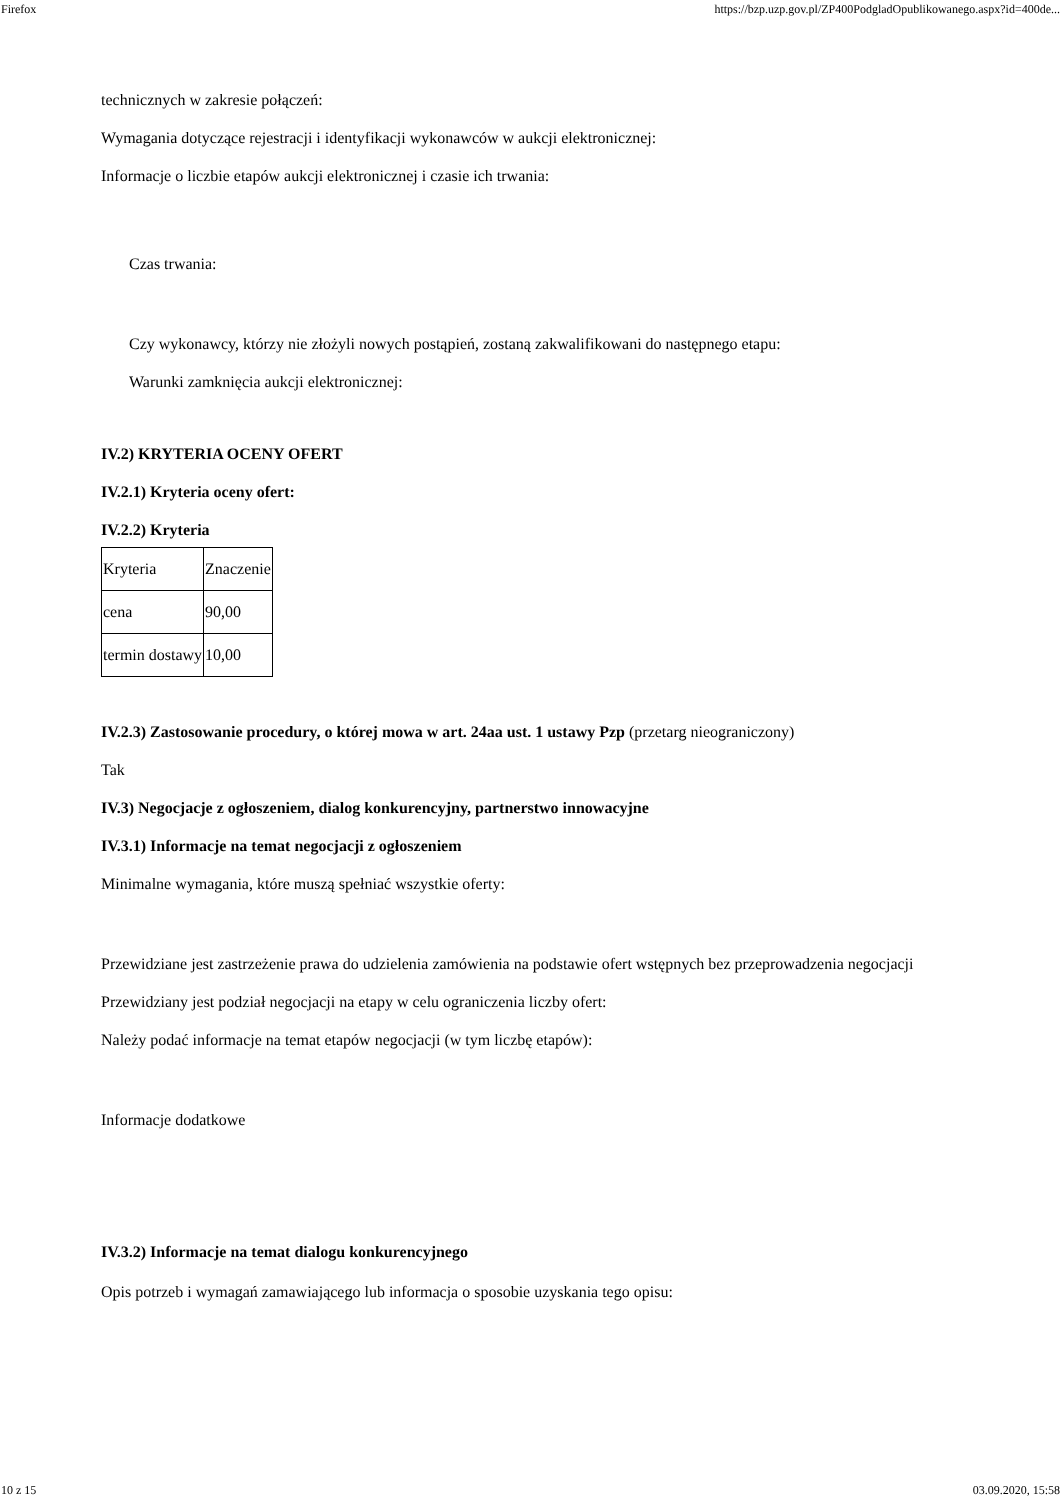Firefox https://bzp.uzp.gov.pl/ZP400PodgladOpublikowanego.aspx?id=400de...
technicznych w zakresie połączeń:
Wymagania dotyczące rejestracji i identyfikacji wykonawców w aukcji elektronicznej:
Informacje o liczbie etapów aukcji elektronicznej i czasie ich trwania:
Czas trwania:
Czy wykonawcy, którzy nie złożyli nowych postąpień, zostaną zakwalifikowani do następnego etapu:
Warunki zamknięcia aukcji elektronicznej:
IV.2) KRYTERIA OCENY OFERT
IV.2.1) Kryteria oceny ofert:
IV.2.2) Kryteria
| Kryteria | Znaczenie |
| cena | 90,00 |
| termin dostawy | 10,00 |
IV.2.3) Zastosowanie procedury, o której mowa w art. 24aa ust. 1 ustawy Pzp (przetarg nieograniczony)
Tak
IV.3) Negocjacje z ogłoszeniem, dialog konkurencyjny, partnerstwo innowacyjne
IV.3.1) Informacje na temat negocjacji z ogłoszeniem
Minimalne wymagania, które muszą spełniać wszystkie oferty:
Przewidziane jest zastrzeżenie prawa do udzielenia zamówienia na podstawie ofert wstępnych bez przeprowadzenia negocjacji
Przewidziany jest podział negocjacji na etapy w celu ograniczenia liczby ofert:
Należy podać informacje na temat etapów negocjacji (w tym liczbę etapów):
Informacje dodatkowe
IV.3.2) Informacje na temat dialogu konkurencyjnego
Opis potrzeb i wymagań zamawiającego lub informacja o sposobie uzyskania tego opisu:
10 z 15 03.09.2020, 15:58